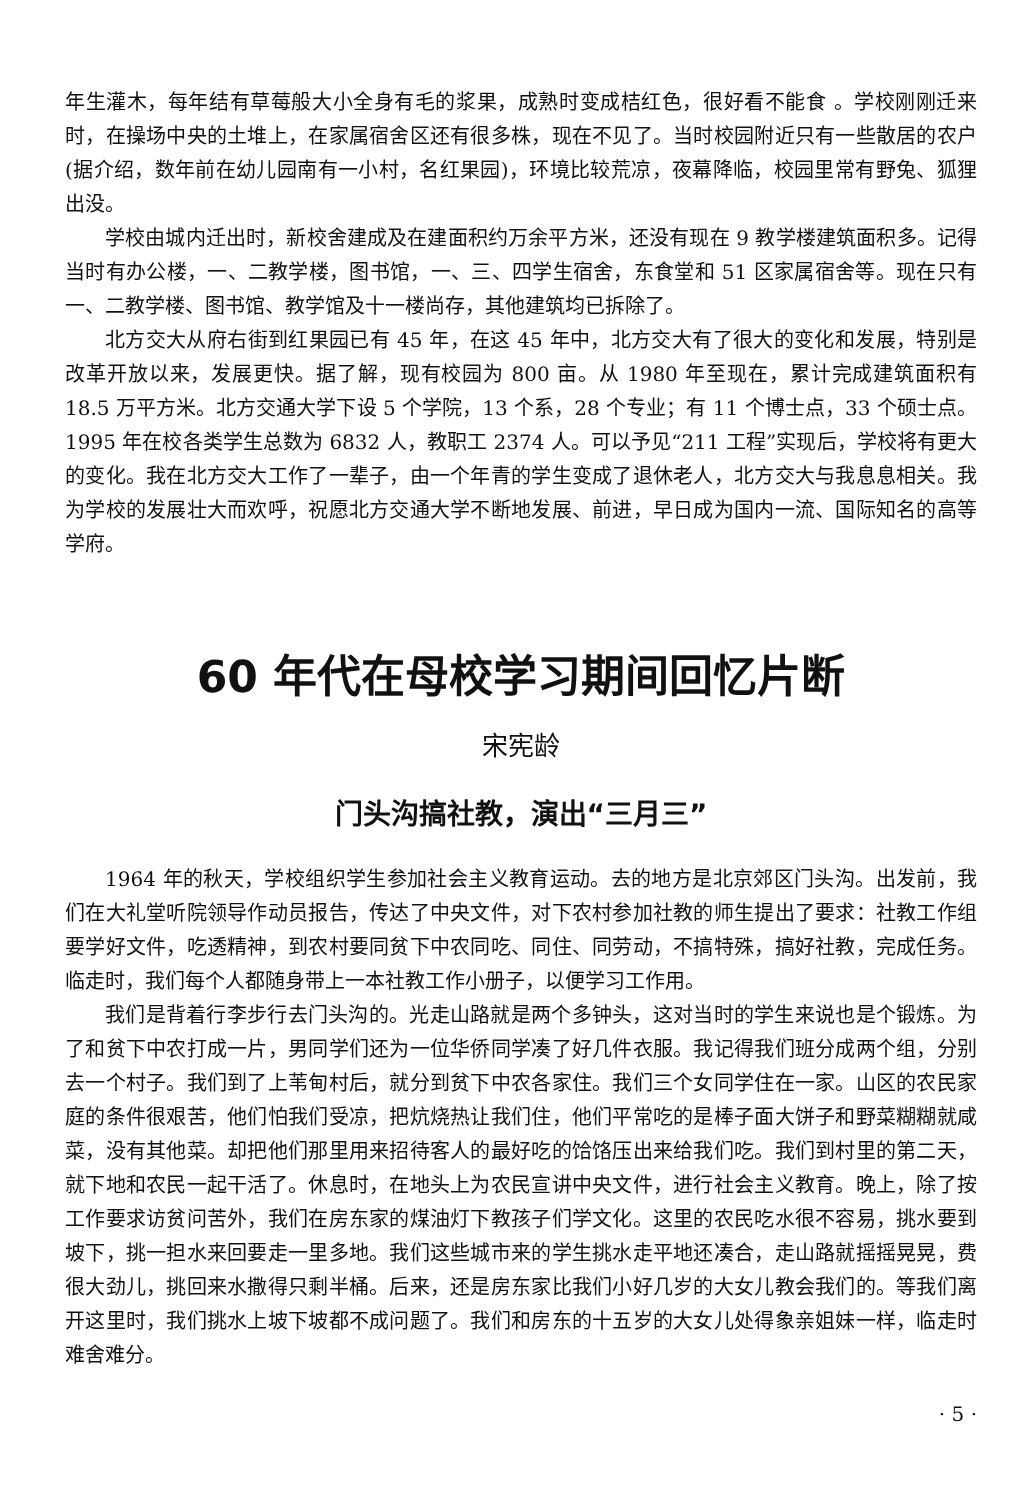年生灌木，每年结有草莓般大小全身有毛的浆果，成熟时变成桔红色，很好看不能食 。学校刚刚迁来时，在操场中央的土堆上，在家属宿舍区还有很多株，现在不见了。当时校园附近只有一些散居的农户(据介绍，数年前在幼儿园南有一小村，名红果园)，环境比较荒凉，夜幕降临，校园里常有野兔、狐狸出没。
学校由城内迁出时，新校舍建成及在建面积约万余平方米，还没有现在 9 教学楼建筑面积多。记得当时有办公楼，一、二教学楼，图书馆，一、三、四学生宿舍，东食堂和 51 区家属宿舍等。现在只有一、二教学楼、图书馆、教学馆及十一楼尚存，其他建筑均已拆除了。
北方交大从府右街到红果园已有 45 年，在这 45 年中，北方交大有了很大的变化和发展，特别是改革开放以来，发展更快。据了解，现有校园为 800 亩。从 1980 年至现在，累计完成建筑面积有 18.5 万平方米。北方交通大学下设 5 个学院，13 个系，28 个专业；有 11 个博士点，33 个硕士点。1995 年在校各类学生总数为 6832 人，教职工 2374 人。可以予见“211 工程”实现后，学校将有更大的变化。我在北方交大工作了一辈子，由一个年青的学生变成了退休老人，北方交大与我息息相关。我为学校的发展壮大而欢呼，祝愿北方交通大学不断地发展、前进，早日成为国内一流、国际知名的高等学府。
60 年代在母校学习期间回忆片断
宋宪龄
门头沟搞社教，演出“三月三”
1964 年的秋天，学校组织学生参加社会主义教育运动。去的地方是北京郊区门头沟。出发前，我们在大礼堂听院领导作动员报告，传达了中央文件，对下农村参加社教的师生提出了要求：社教工作组要学好文件，吃透精神，到农村要同贫下中农同吃、同住、同劳动，不搞特殊，搞好社教，完成任务。临走时，我们每个人都随身带上一本社教工作小册子，以便学习工作用。
我们是背着行李步行去门头沟的。光走山路就是两个多钟头，这对当时的学生来说也是个锻炼。为了和贫下中农打成一片，男同学们还为一位华侨同学凑了好几件衣服。我记得我们班分成两个组，分别去一个村子。我们到了上苇甸村后，就分到贫下中农各家住。我们三个女同学住在一家。山区的农民家庭的条件很艰苦，他们怕我们受凉，把炕烧热让我们住，他们平常吃的是棒子面大饼子和野菜糊糊就咸菜，没有其他菜。却把他们那里用来招待客人的最好吃的饸饹压出来给我们吃。我们到村里的第二天，就下地和农民一起干活了。休息时，在地头上为农民宣讲中央文件，进行社会主义教育。晚上，除了按工作要求访贫问苦外，我们在房东家的煤油灯下教孩子们学文化。这里的农民吃水很不容易，挑水要到坡下，挑一担水来回要走一里多地。我们这些城市来的学生挑水走平地还凑合，走山路就摇摇晃晃，费很大劲儿，挑回来水撒得只剩半桶。后来，还是房东家比我们小好几岁的大女儿教会我们的。等我们离开这里时，我们挑水上坡下坡都不成问题了。我们和房东的十五岁的大女儿处得象亲姐妹一样，临走时难舍难分。
· 5 ·